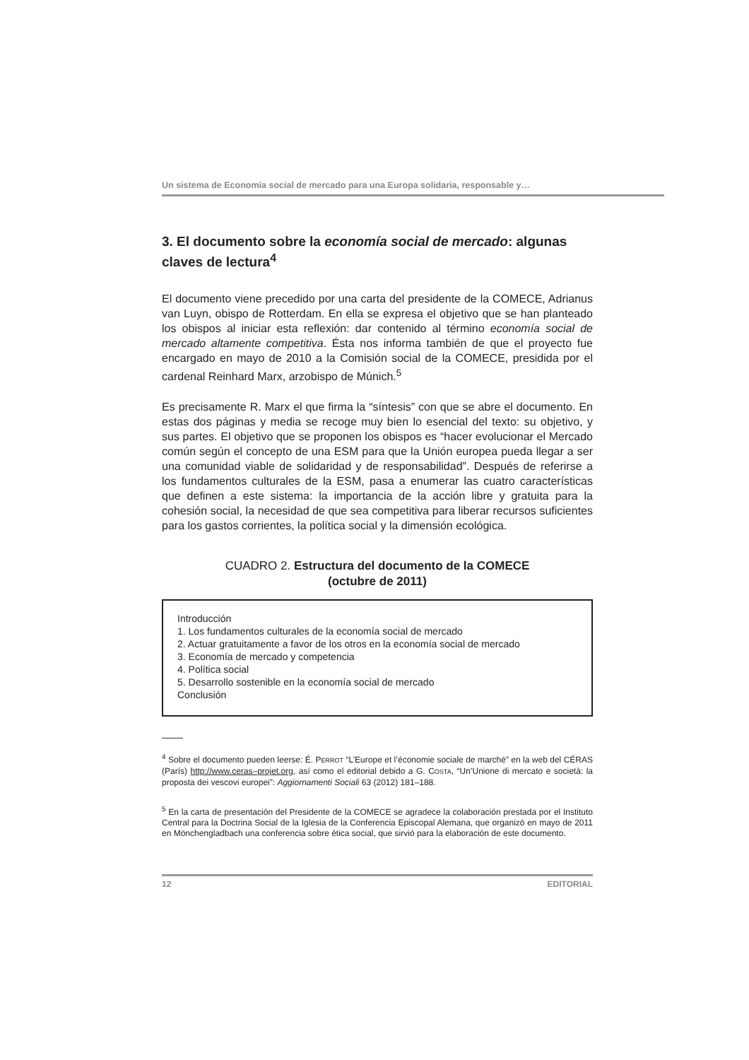Un sistema de Economía social de mercado para una Europa solidaria, responsable y…
3. El documento sobre la economía social de mercado: algunas claves de lectura<sup>4</sup>
El documento viene precedido por una carta del presidente de la COMECE, Adrianus van Luyn, obispo de Rotterdam. En ella se expresa el objetivo que se han planteado los obispos al iniciar esta reflexión: dar contenido al término economía social de mercado altamente competitiva. Ésta nos informa también de que el proyecto fue encargado en mayo de 2010 a la Comisión social de la COMECE, presidida por el cardenal Reinhard Marx, arzobispo de Múnich.<sup>5</sup>
Es precisamente R. Marx el que firma la “síntesis” con que se abre el documento. En estas dos páginas y media se recoge muy bien lo esencial del texto: su objetivo, y sus partes. El objetivo que se proponen los obispos es “hacer evolucionar el Mercado común según el concepto de una ESM para que la Unión europea pueda llegar a ser una comunidad viable de solidaridad y de responsabilidad”. Después de referirse a los fundamentos culturales de la ESM, pasa a enumerar las cuatro características que definen a este sistema: la importancia de la acción libre y gratuita para la cohesión social, la necesidad de que sea competitiva para liberar recursos suficientes para los gastos corrientes, la política social y la dimensión ecológica.
CUADRO 2. Estructura del documento de la COMECE
(octubre de 2011)
Introducción
1. Los fundamentos culturales de la economía social de mercado
2. Actuar gratuitamente a favor de los otros en la economía social de mercado
3. Economía de mercado y competencia
4. Política social
5. Desarrollo sostenible en la economía social de mercado
Conclusión
<sup>4</sup> Sobre el documento pueden leerse: É. PERROT “L’Europe et l’économie sociale de marché” en la web del CÉRAS (París) http://www.ceras–projet.org, así como el editorial debido a G. COSTA, “Un’Unione di mercato e società: la proposta dei vescovi europei”: Aggiornamenti Sociali 63 (2012) 181–188.
<sup>5</sup> En la carta de presentación del Presidente de la COMECE se agradece la colaboración prestada por el Instituto Central para la Doctrina Social de la Iglesia de la Conferencia Episcopal Alemana, que organizó en mayo de 2011 en Mönchengladbach una conferencia sobre ética social, que sirvió para la elaboración de este documento.
12 EDITORIAL